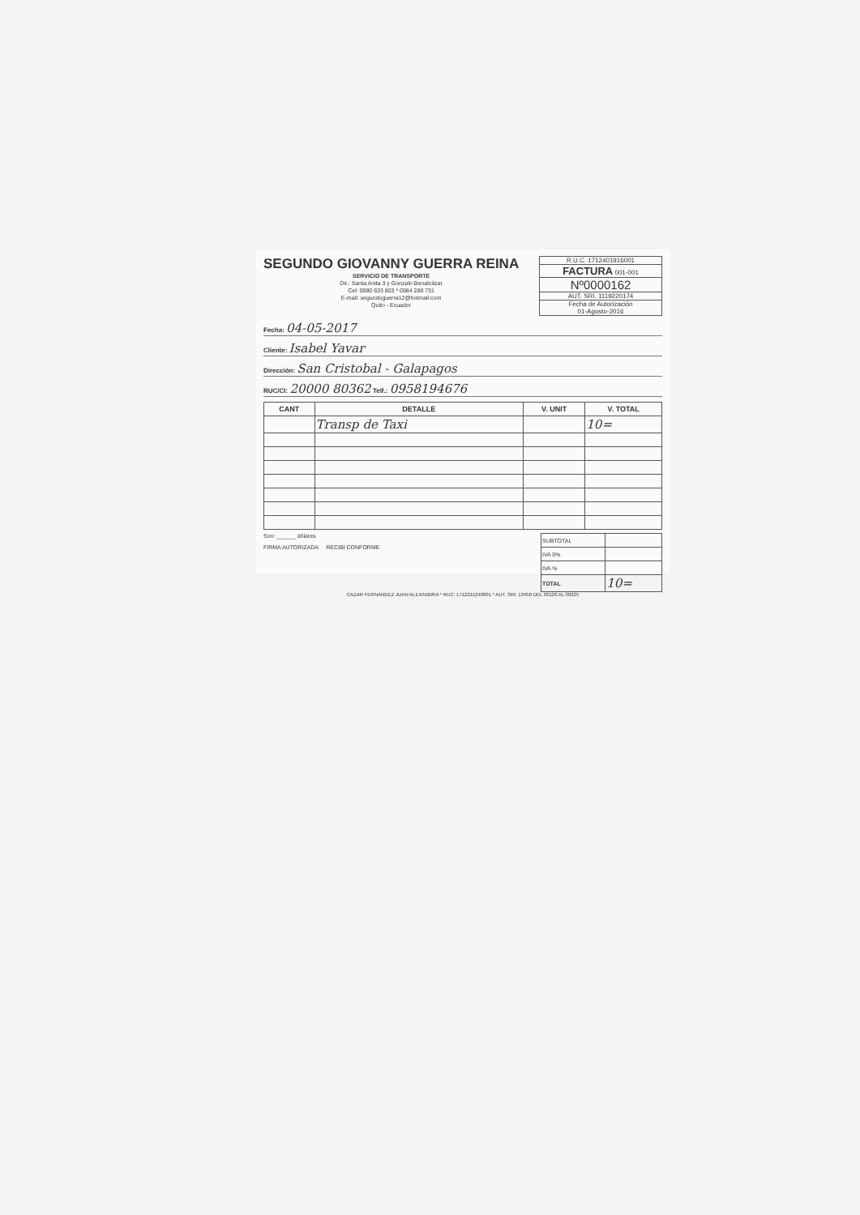SEGUNDO GIOVANNY GUERRA REINA
SERVICIO DE TRANSPORTE
Dir.: Santa Anita 3 y Gonzalo Benalcázar
Cel: 0980 633 803 * 0984 288 731
E-mail: segundoguerra12@hotmail.com
Quito - Ecuador
R.U.C. 1712401916001
FACTURA 001-001
Nº0000162
AUT. SRI. 1119220174
Fecha de Autorización
01-Agosto-2016
Fecha: 04-05-2017
Cliente: Isabel Yavar
Dirección: San Cristobal - Galapagos
RUC/CI: 20000 80362 Telf.: 0958194676
| CANT | DETALLE | V. UNIT | V. TOTAL |
| --- | --- | --- | --- |
| | Transp de Taxi | | 10= |
Son: ______ dólares
FIRMA AUTORIZADA RECIBÍ CONFORME
| SUBTOTAL | |
| IVA 0% | |
| IVA % | |
| TOTAL | 10= |
CAZAR FERNANDEZ JUAN ALEXANDRA * RUC: 1712211240001 * AUT. SRI: 13456 DEL 00126 AL 00225